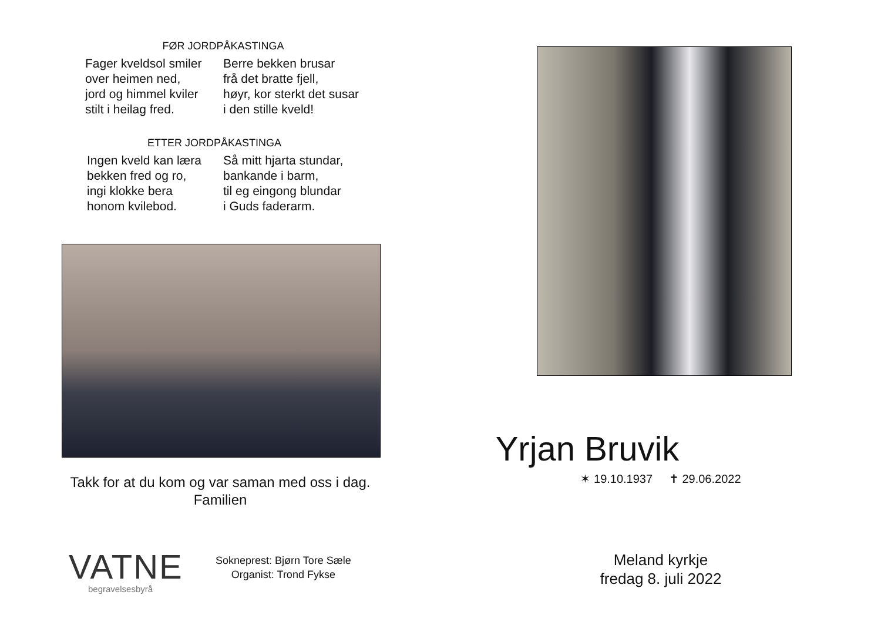FØR JORDPÅKASTINGA
Fager kveldsol smiler
over heimen ned,
jord og himmel kviler
stilt i heilag fred.
Berre bekken brusar
frå det bratte fjell,
høyr, kor sterkt det susar
i den stille kveld!
ETTER JORDPÅKASTINGA
Ingen kveld kan læra
bekken fred og ro,
ingi klokke bera
honom kvilebod.
Så mitt hjarta stundar,
bankande i barm,
til eg eingong blundar
i Guds faderarm.
Takk for at du kom og var saman med oss i dag.
Familien
VATNE
begravelsesbyrå
Sokneprest: Bjørn Tore Sæle
Organist: Trond Fykse
Yrjan Bruvik
✶ 19.10.1937 ✝ 29.06.2022
Meland kyrkje
fredag 8. juli 2022